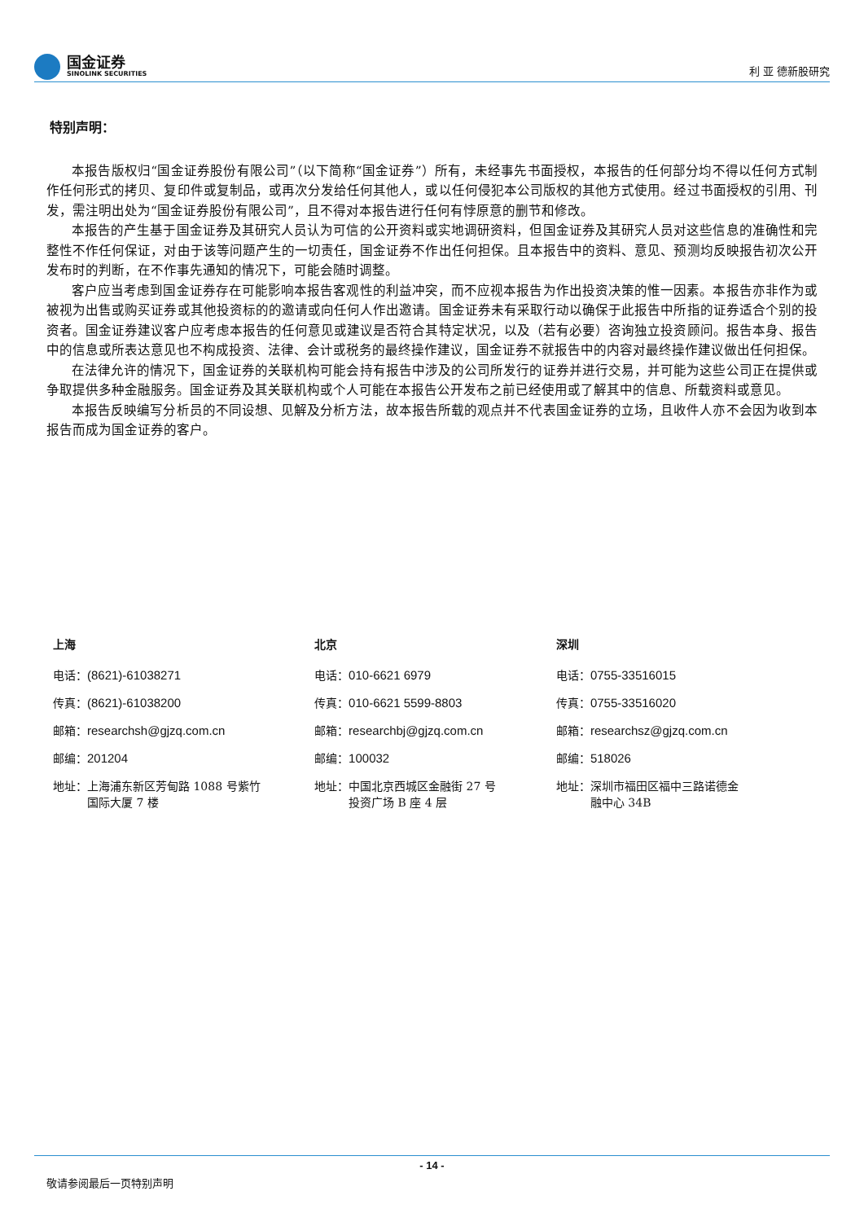国金证券
SINOLINK SECURITIES
利 亚 德新股研究
特别声明：
本报告版权归“国金证券股份有限公司”（以下简称“国金证券”）所有，未经事先书面授权，本报告的任何部分均不得以任何方式制作任何形式的拷贝、复印件或复制品，或再次分发给任何其他人，或以任何侵犯本公司版权的其他方式使用。经过书面授权的引用、刊发，需注明出处为“国金证券股份有限公司”，且不得对本报告进行任何有悖原意的删节和修改。
本报告的产生基于国金证券及其研究人员认为可信的公开资料或实地调研资料，但国金证券及其研究人员对这些信息的准确性和完整性不作任何保证，对由于该等问题产生的一切责任，国金证券不作出任何担保。且本报告中的资料、意见、预测均反映报告初次公开发布时的判断，在不作事先通知的情况下，可能会随时调整。
客户应当考虑到国金证券存在可能影响本报告客观性的利益冲突，而不应视本报告为作出投资决策的惟一因素。本报告亦非作为或被视为出售或购买证券或其他投资标的的邀请或向任何人作出邀请。国金证券未有采取行动以确保于此报告中所指的证券适合个别的投资者。国金证券建议客户应考虑本报告的任何意见或建议是否符合其特定状况，以及（若有必要）咨询独立投资顾问。报告本身、报告中的信息或所表达意见也不构成投资、法律、会计或税务的最终操作建议，国金证券不就报告中的内容对最终操作建议做出任何担保。
在法律允许的情况下，国金证券的关联机构可能会持有报告中涉及的公司所发行的证券并进行交易，并可能为这些公司正在提供或争取提供多种金融服务。国金证券及其关联机构或个人可能在本报告公开发布之前已经使用或了解其中的信息、所载资料或意见。
本报告反映编写分析员的不同设想、见解及分析方法，故本报告所载的观点并不代表国金证券的立场，且收件人亦不会因为收到本报告而成为国金证券的客户。
上海
电话：(8621)-61038271
传真：(8621)-61038200
邮箱：researchsh@gjzq.com.cn
邮编：201204
地址：上海浦东新区芳甸路 1088 号紫竹
　　　国际大厦 7 楼
北京
电话：010-6621 6979
传真：010-6621 5599-8803
邮箱：researchbj@gjzq.com.cn
邮编：100032
地址：中国北京西城区金融街 27 号
　　　投资广场 B 座 4 层
深圳
电话：0755-33516015
传真：0755-33516020
邮箱：researchsz@gjzq.com.cn
邮编：518026
地址：深圳市福田区福中三路诺德金
　　　融中心 34B
- 14 -
敬请参阅最后一页特别声明